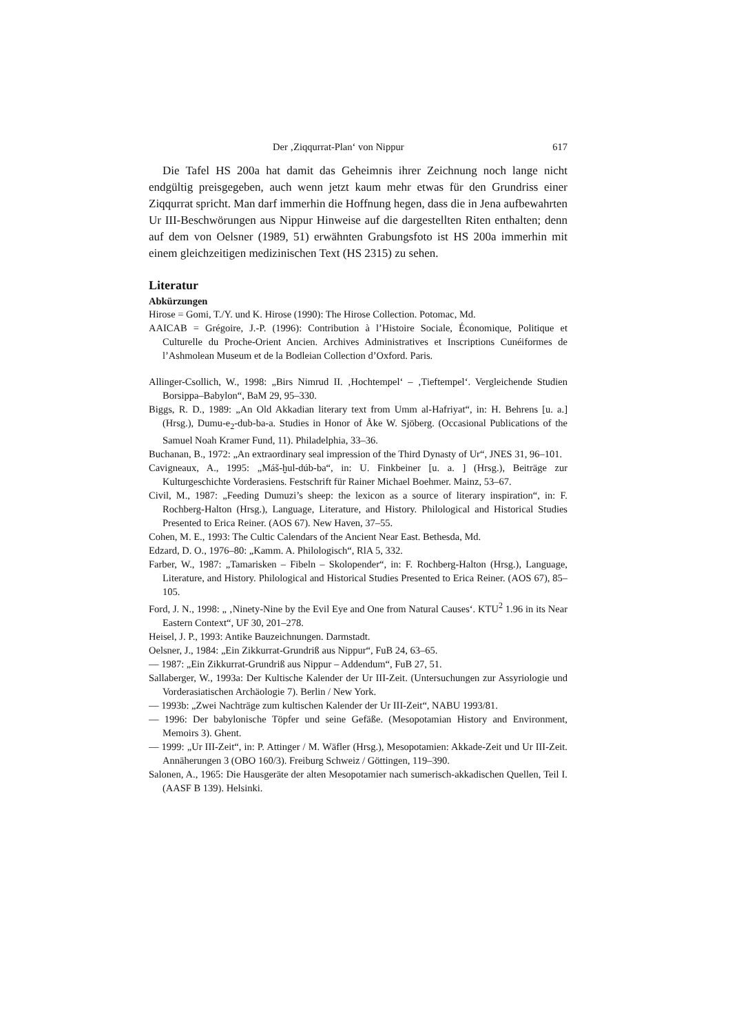Der ‚Ziqqurrat-Plan‘ von Nippur 617
Die Tafel HS 200a hat damit das Geheimnis ihrer Zeichnung noch lange nicht endgültig preisgegeben, auch wenn jetzt kaum mehr etwas für den Grundriss einer Ziqqurrat spricht. Man darf immerhin die Hoffnung hegen, dass die in Jena aufbewahrten Ur III-Beschwörungen aus Nippur Hinweise auf die dargestellten Riten enthalten; denn auf dem von Oelsner (1989, 51) erwähnten Grabungsfoto ist HS 200a immerhin mit einem gleichzeitigen medizinischen Text (HS 2315) zu sehen.
Literatur
Abkürzungen
Hirose = Gomi, T./Y. und K. Hirose (1990): The Hirose Collection. Potomac, Md.
AAICAB = Grégoire, J.-P. (1996): Contribution à l’Histoire Sociale, Économique, Politique et Culturelle du Proche-Orient Ancien. Archives Administratives et Inscriptions Cunéiformes de l’Ashmolean Museum et de la Bodleian Collection d’Oxford. Paris.
Allinger-Csollich, W., 1998: „Birs Nimrud II. ‚Hochtempel‘ – ‚Tieftempel‘. Vergleichende Studien Borsippa–Babylon“, BaM 29, 95–330.
Biggs, R. D., 1989: „An Old Akkadian literary text from Umm al-Hafriyat“, in: H. Behrens [u. a.] (Hrsg.), Dumu-e<sub>2</sub>-dub-ba-a. Studies in Honor of Åke W. Sjöberg. (Occasional Publications of the Samuel Noah Kramer Fund, 11). Philadelphia, 33–36.
Buchanan, B., 1972: „An extraordinary seal impression of the Third Dynasty of Ur“, JNES 31, 96–101.
Cavigneaux, A., 1995: „Máš-ḫul-dúb-ba“, in: U. Finkbeiner [u. a. ] (Hrsg.), Beiträge zur Kulturgeschichte Vorderasiens. Festschrift für Rainer Michael Boehmer. Mainz, 53–67.
Civil, M., 1987: „Feeding Dumuzi’s sheep: the lexicon as a source of literary inspiration“, in: F. Rochberg-Halton (Hrsg.), Language, Literature, and History. Philological and Historical Studies Presented to Erica Reiner. (AOS 67). New Haven, 37–55.
Cohen, M. E., 1993: The Cultic Calendars of the Ancient Near East. Bethesda, Md.
Edzard, D. O., 1976–80: „Kamm. A. Philologisch“, RlA 5, 332.
Farber, W., 1987: „Tamarisken – Fibeln – Skolopender“, in: F. Rochberg-Halton (Hrsg.), Language, Literature, and History. Philological and Historical Studies Presented to Erica Reiner. (AOS 67), 85–105.
Ford, J. N., 1998: „ ‚Ninety-Nine by the Evil Eye and One from Natural Causes‘. KTU<sup>2</sup> 1.96 in its Near Eastern Context“, UF 30, 201–278.
Heisel, J. P., 1993: Antike Bauzeichnungen. Darmstadt.
Oelsner, J., 1984: „Ein Zikkurrat-Grundriß aus Nippur“, FuB 24, 63–65.
— 1987: „Ein Zikkurrat-Grundriß aus Nippur – Addendum“, FuB 27, 51.
Sallaberger, W., 1993a: Der Kultische Kalender der Ur III-Zeit. (Untersuchungen zur Assyriologie und Vorderasiatischen Archäologie 7). Berlin / New York.
— 1993b: „Zwei Nachträge zum kultischen Kalender der Ur III-Zeit“, NABU 1993/81.
— 1996: Der babylonische Töpfer und seine Gefäße. (Mesopotamian History and Environment, Memoirs 3). Ghent.
— 1999: „Ur III-Zeit“, in: P. Attinger / M. Wäfler (Hrsg.), Mesopotamien: Akkade-Zeit und Ur III-Zeit. Annäherungen 3 (OBO 160/3). Freiburg Schweiz / Göttingen, 119–390.
Salonen, A., 1965: Die Hausgeräte der alten Mesopotamier nach sumerisch-akkadischen Quellen, Teil I. (AASF B 139). Helsinki.